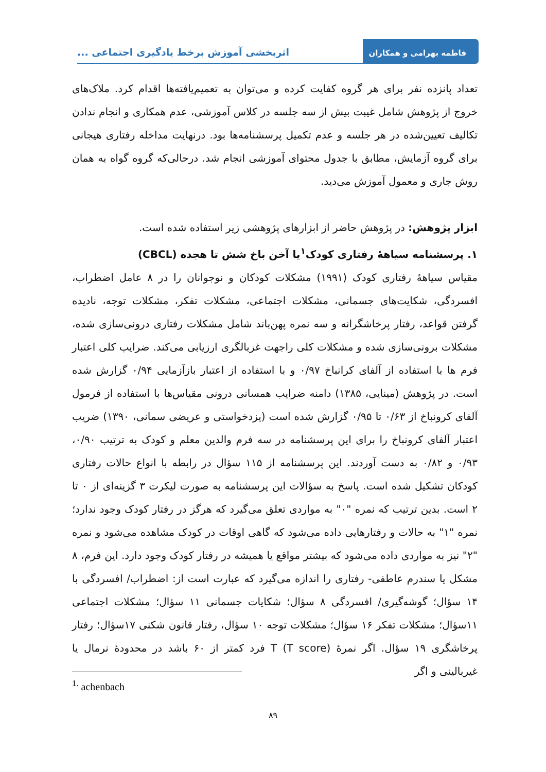فاطمه بهرامی و همکاران
اثربخشی آموزش برخط یادگیری اجتماعی ...
تعداد پانزده نفر برای هر گروه کفایت کرده و می‌توان به تعمیم‌یافته‌ها اقدام کرد. ملاک‌های خروج از پژوهش شامل غیبت بیش از سه جلسه در کلاس آموزشی، عدم همکاری و انجام ندادن تکالیف تعیین‌شده در هر جلسه و عدم تکمیل پرسشنامه‌ها بود. درنهایت مداخله رفتاری هیجانی برای گروه آزمایش، مطابق با جدول محتوای آموزشی انجام شد. درحالی‌که گروه گواه به همان روش جاری و معمول آموزش می‌دید.
ابزار پژوهش: در پژوهش حاضر از ابزارهای پژوهشی زیر استفاده شده است.
۱. پرسشنامه سیاههٔ رفتاری کودک<sup>۱</sup>یا آخن باخ شش تا هجده (CBCL)
مقیاس سیاههٔ رفتاری کودک (۱۹۹۱) مشکلات کودکان و نوجوانان را در ۸ عامل اضطراب، افسردگی، شکایت‌های جسمانی، مشکلات اجتماعی، مشکلات تفکر، مشکلات توجه، نادیده گرفتن قواعد، رفتار پرخاشگرانه و سه نمره پهن‌باند شامل مشکلات رفتاری درونی‌سازی شده، مشکلات برونی‌سازی شده و مشکلات کلی راجهت غربالگری ارزیابی می‌کند. ضرایب کلی اعتبار فرم ها با استفاده از آلفای کرانباخ ۰/۹۷ و با استفاده از اعتبار بازآزمایی ۰/۹۴ گزارش شده است. در پژوهش (مینایی، ۱۳۸۵) دامنه ضرایب همسانی درونی مقیاس‌ها با استفاده از فرمول آلفای کرونباخ از ۰/۶۳ تا ۰/۹۵ گزارش شده است (یزدخواستی و عریضی سمانی، ۱۳۹۰) ضریب اعتبار آلفای کرونباخ را برای این پرسشنامه در سه فرم والدین معلم و کودک به ترتیب ۰/۹۰، ۰/۹۳ و ۰/۸۲ به دست آوردند. این پرسشنامه از ۱۱۵ سؤال در رابطه با انواع حالات رفتاری کودکان تشکیل شده است. پاسخ به سؤالات این پرسشنامه به صورت لیکرت ۳ گزینه‌ای از ۰ تا ۲ است. بدین ترتیب که نمره "۰" به مواردی تعلق می‌گیرد که هرگز در رفتار کودک وجود ندارد؛ نمره "۱" به حالات و رفتارهایی داده می‌شود که گاهی اوقات در کودک مشاهده می‌شود و نمره "۲" نیز به مواردی داده می‌شود که بیشتر مواقع یا همیشه در رفتار کودک وجود دارد. این فرم، ۸ مشکل یا سندرم عاطفی- رفتاری را اندازه می‌گیرد که عبارت است از: اضطراب/ افسردگی با ۱۴ سؤال؛ گوشه‌گیری/ افسردگی ۸ سؤال؛ شکایات جسمانی ۱۱ سؤال؛ مشکلات اجتماعی ۱۱سؤال؛ مشکلات تفکر ۱۶ سؤال؛ مشکلات توجه ۱۰ سؤال، رفتار قانون شکنی ۱۷سؤال؛ رفتار پرخاشگری ۱۹ سؤال. اگر نمرهٔ T (T score) فرد کمتر از ۶۰ باشد در محدودهٔ نرمال یا غیربالینی و اگر
<sup>1.</sup> achenbach
۸۹